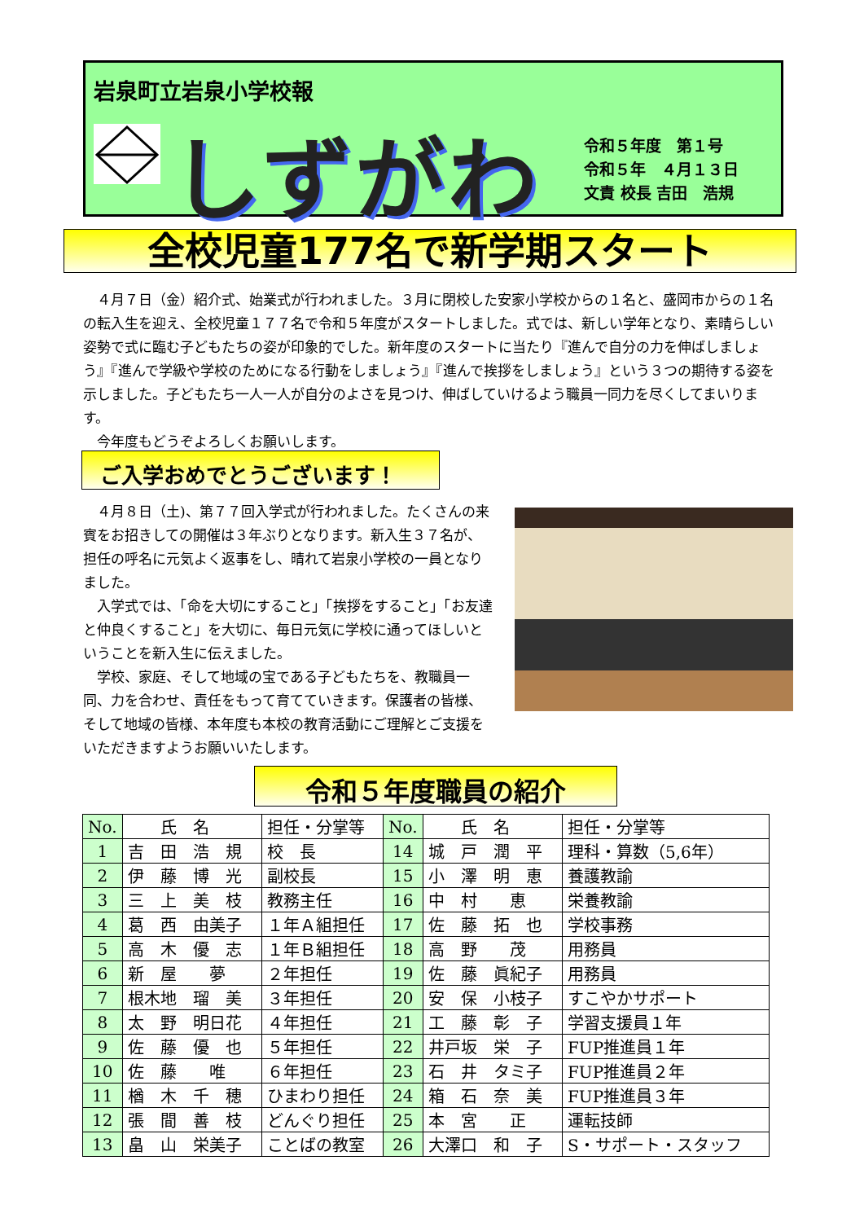岩泉町立岩泉小学校報
しずがわ
令和５年度　第１号
令和５年　４月１３日
文責 校長 吉田　浩規
全校児童177名で新学期スタート
　４月７日（金）紹介式、始業式が行われました。３月に閉校した安家小学校からの１名と、盛岡市からの１名の転入生を迎え、全校児童１７７名で令和５年度がスタートしました。式では、新しい学年となり、素晴らしい姿勢で式に臨む子どもたちの姿が印象的でした。新年度のスタートに当たり『進んで自分の力を伸ばしましょう』『進んで学級や学校のためになる行動をしましょう』『進んで挨拶をしましょう』という３つの期待する姿を示しました。子どもたち一人一人が自分のよさを見つけ、伸ばしていけるよう職員一同力を尽くしてまいります。
　今年度もどうぞよろしくお願いします。
ご入学おめでとうございます！
　４月８日（土)、第７７回入学式が行われました。たくさんの来賓をお招きしての開催は３年ぶりとなります。新入生３７名が、担任の呼名に元気よく返事をし、晴れて岩泉小学校の一員となりました。
　入学式では、「命を大切にすること」「挨拶をすること」「お友達と仲良くすること」を大切に、毎日元気に学校に通ってほしいということを新入生に伝えました。
　学校、家庭、そして地域の宝である子どもたちを、教職員一同、力を合わせ、責任をもって育てていきます。保護者の皆様、そして地域の皆様、本年度も本校の教育活動にご理解とご支援をいただきますようお願いいたします。
令和５年度職員の紹介
| No. | 氏 名 | 担任・分掌等 | No. | 氏 名 | 担任・分掌等 |
| --- | --- | --- | --- | --- | --- |
| 1 | 吉 田 浩 規 | 校 長 | 14 | 城 戸 潤 平 | 理科・算数（5,6年） |
| 2 | 伊 藤 博 光 | 副校長 | 15 | 小 澤 明 恵 | 養護教諭 |
| 3 | 三 上 美 枝 | 教務主任 | 16 | 中 村 恵 | 栄養教諭 |
| 4 | 葛 西 由美子 | １年Ａ組担任 | 17 | 佐 藤 拓 也 | 学校事務 |
| 5 | 高 木 優 志 | １年Ｂ組担任 | 18 | 高 野 茂 | 用務員 |
| 6 | 新 屋 夢 | ２年担任 | 19 | 佐 藤 眞紀子 | 用務員 |
| 7 | 根木地 瑠 美 | ３年担任 | 20 | 安 保 小枝子 | すこやかサポート |
| 8 | 太 野 明日花 | ４年担任 | 21 | 工 藤 彰 子 | 学習支援員１年 |
| 9 | 佐 藤 優 也 | ５年担任 | 22 | 井戸坂 栄 子 | FUP推進員１年 |
| 10 | 佐 藤 唯 | ６年担任 | 23 | 石 井 タミ子 | FUP推進員２年 |
| 11 | 楢 木 千 穂 | ひまわり担任 | 24 | 箱 石 奈 美 | FUP推進員３年 |
| 12 | 張 間 善 枝 | どんぐり担任 | 25 | 本 宮 正 | 運転技師 |
| 13 | 畠 山 栄美子 | ことばの教室 | 26 | 大澤口 和 子 | S・サポート・スタッフ |